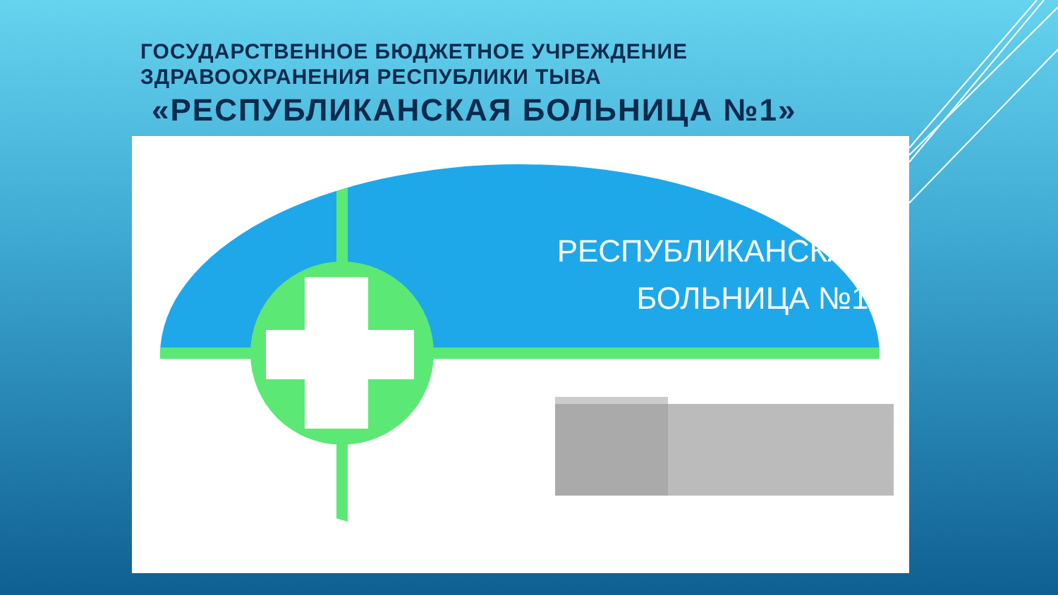ГОСУДАРСТВЕННОЕ БЮДЖЕТНОЕ УЧРЕЖДЕНИЕ
ЗДРАВООХРАНЕНИЯ РЕСПУБЛИКИ ТЫВА
«РЕСПУБЛИКАНСКАЯ БОЛЬНИЦА №1»
РЕСПУБЛИКАНСКАЯ
БОЛЬНИЦА №1